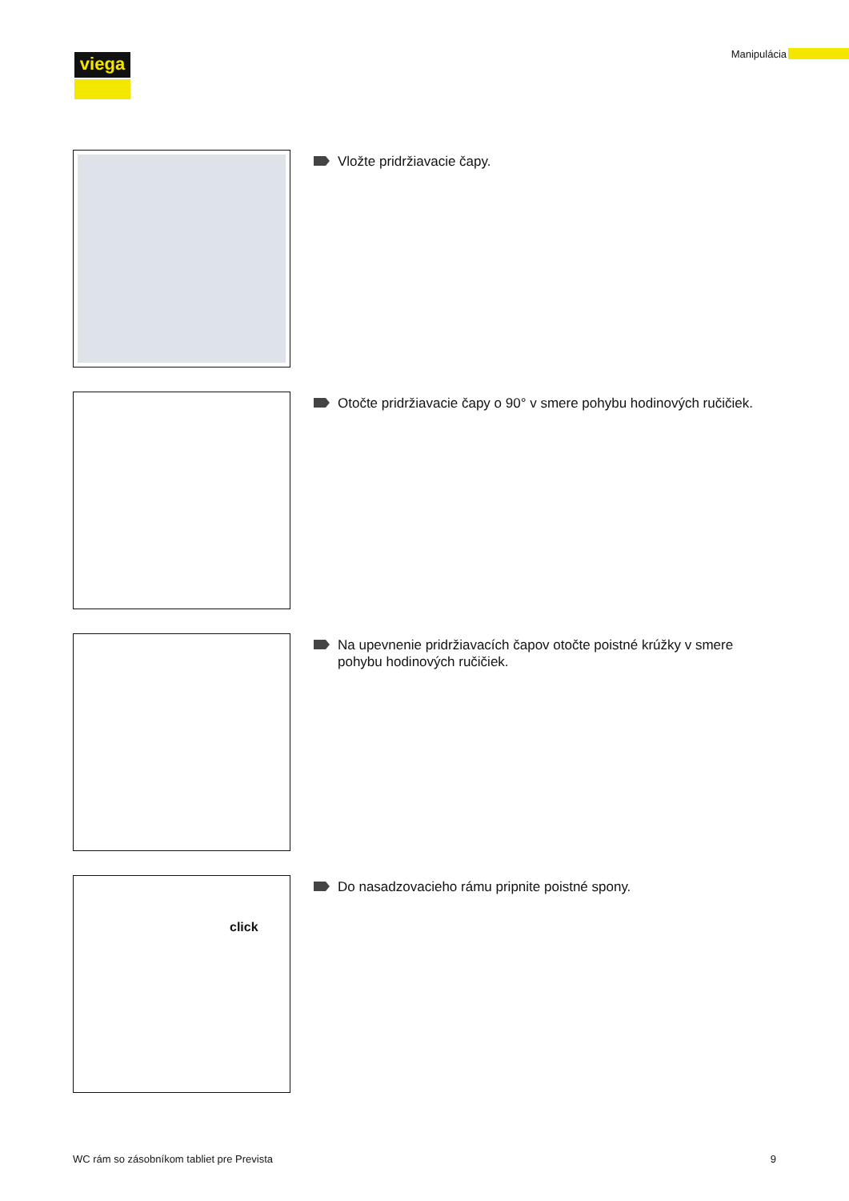viega Manipulácia
Vložte pridržiavacie čapy.
Otočte pridržiavacie čapy o 90° v smere pohybu hodinových ruči­čiek.
Na upevnenie pridržiavacích čapov otočte poistné krúžky v smere pohybu hodinových ručičiek.
click
Do nasadzovacieho rámu pripnite poistné spony.
WC rám so zásobníkom tabliet pre Prevista 9